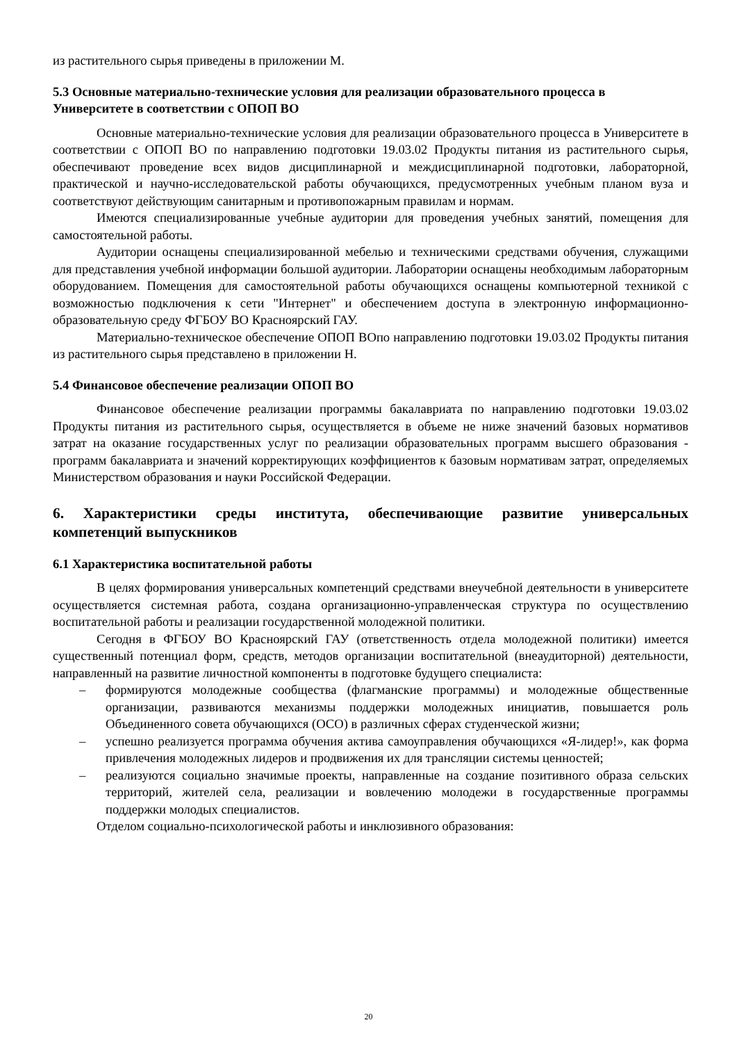из растительного сырья приведены в приложении М.
5.3 Основные материально-технические условия для реализации образовательного процесса в Университете в соответствии с ОПОП ВО
Основные материально-технические условия для реализации образовательного процесса в Университете в соответствии с ОПОП ВО по направлению подготовки 19.03.02 Продукты питания из растительного сырья, обеспечивают проведение всех видов дисциплинарной и междисциплинарной подготовки, лабораторной, практической и научно-исследовательской работы обучающихся, предусмотренных учебным планом вуза и соответствуют действующим санитарным и противопожарным правилам и нормам.
Имеются специализированные учебные аудитории для проведения учебных занятий, помещения для самостоятельной работы.
Аудитории оснащены специализированной мебелью и техническими средствами обучения, служащими для представления учебной информации большой аудитории. Лаборатории оснащены необходимым лабораторным оборудованием. Помещения для самостоятельной работы обучающихся оснащены компьютерной техникой с возможностью подключения к сети "Интернет" и обеспечением доступа в электронную информационно-образовательную среду ФГБОУ ВО Красноярский ГАУ.
Материально-техническое обеспечение ОПОП ВОпо направлению подготовки 19.03.02 Продукты питания из растительного сырья представлено в приложении Н.
5.4 Финансовое обеспечение реализации ОПОП ВО
Финансовое обеспечение реализации программы бакалавриата по направлению подготовки 19.03.02 Продукты питания из растительного сырья, осуществляется в объеме не ниже значений базовых нормативов затрат на оказание государственных услуг по реализации образовательных программ высшего образования - программ бакалавриата и значений корректирующих коэффициентов к базовым нормативам затрат, определяемых Министерством образования и науки Российской Федерации.
6. Характеристики среды института, обеспечивающие развитие универсальных компетенций выпускников
6.1 Характеристика воспитательной работы
В целях формирования универсальных компетенций средствами внеучебной деятельности в университете осуществляется системная работа, создана организационно-управленческая структура по осуществлению воспитательной работы и реализации государственной молодежной политики.
Сегодня в ФГБОУ ВО Красноярский ГАУ (ответственность отдела молодежной политики) имеется существенный потенциал форм, средств, методов организации воспитательной (внеаудиторной) деятельности, направленный на развитие личностной компоненты в подготовке будущего специалиста:
– формируются молодежные сообщества (флагманские программы) и молодежные общественные организации, развиваются механизмы поддержки молодежных инициатив, повышается роль Объединенного совета обучающихся (ОСО) в различных сферах студенческой жизни;
– успешно реализуется программа обучения актива самоуправления обучающихся «Я-лидер!», как форма привлечения молодежных лидеров и продвижения их для трансляции системы ценностей;
– реализуются социально значимые проекты, направленные на создание позитивного образа сельских территорий, жителей села, реализации и вовлечению молодежи в государственные программы поддержки молодых специалистов.
Отделом социально-психологической работы и инклюзивного образования:
20